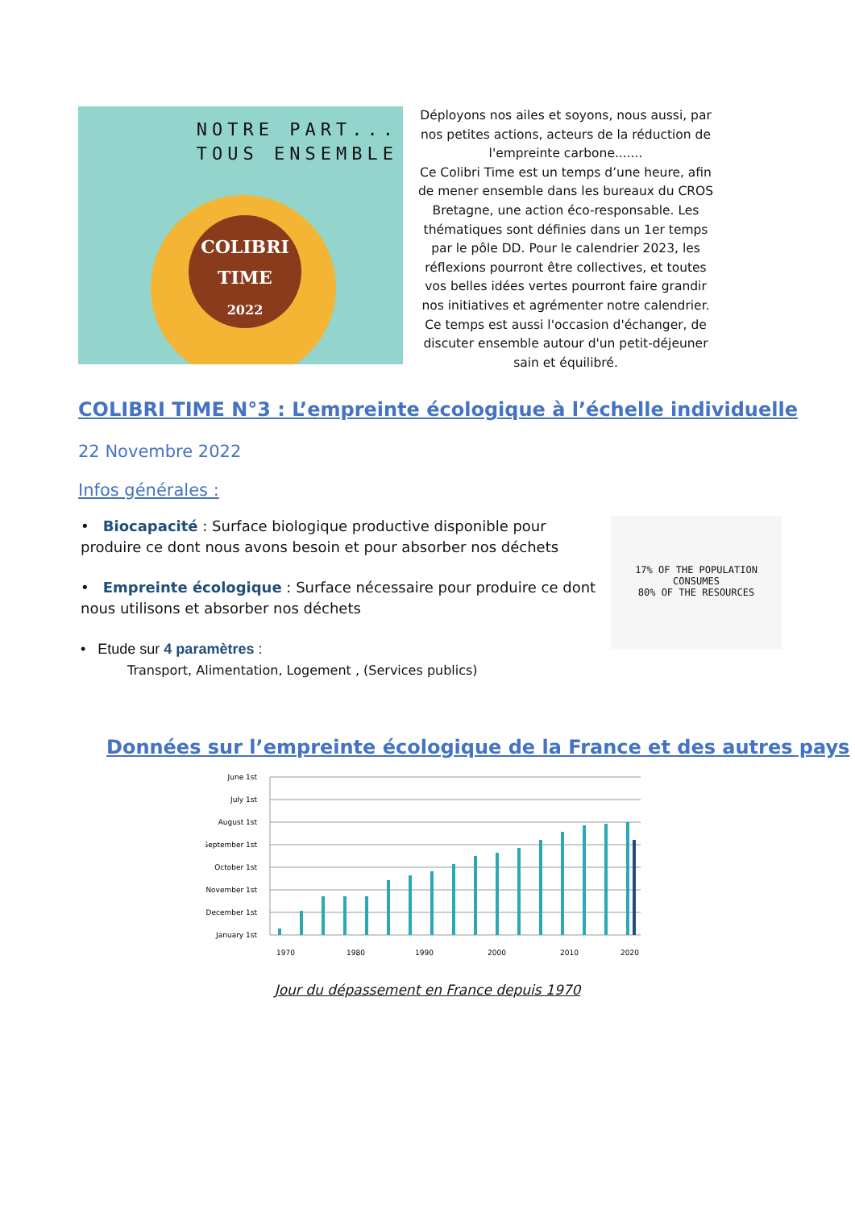NOTRE PART...
TOUS ENSEMBLE
COLIBRI
TIME
2022
Déployons nos ailes et soyons, nous aussi, par nos petites actions, acteurs de la réduction de l'empreinte carbone.......
Ce Colibri Time est un temps d’une heure, afin de mener ensemble dans les bureaux du CROS Bretagne, une action éco-responsable. Les thématiques sont définies dans un 1er temps par le pôle DD. Pour le calendrier 2023, les réflexions pourront être collectives, et toutes vos belles idées vertes pourront faire grandir nos initiatives et agrémenter notre calendrier. Ce temps est aussi l'occasion d'échanger, de discuter ensemble autour d'un petit-déjeuner sain et équilibré.
COLIBRI TIME N°3 : L’empreinte écologique à l’échelle individuelle
22 Novembre 2022
Infos générales :
• Biocapacité : Surface biologique productive disponible pour produire ce dont nous avons besoin et pour absorber nos déchets
• Empreinte écologique : Surface nécessaire pour produire ce dont nous utilisons et absorber nos déchets
• Etude sur 4 paramètres :
Transport, Alimentation, Logement , (Services publics)
17% OF THE POPULATION
CONSUMES
80% OF THE RESOURCES
Données sur l’empreinte écologique de la France et des autres pays
June 1st
July 1st
August 1st
September 1st
October 1st
November 1st
December 1st
January 1st
1970
1980
1990
2000
2010
2020
Jour du dépassement en France depuis 1970